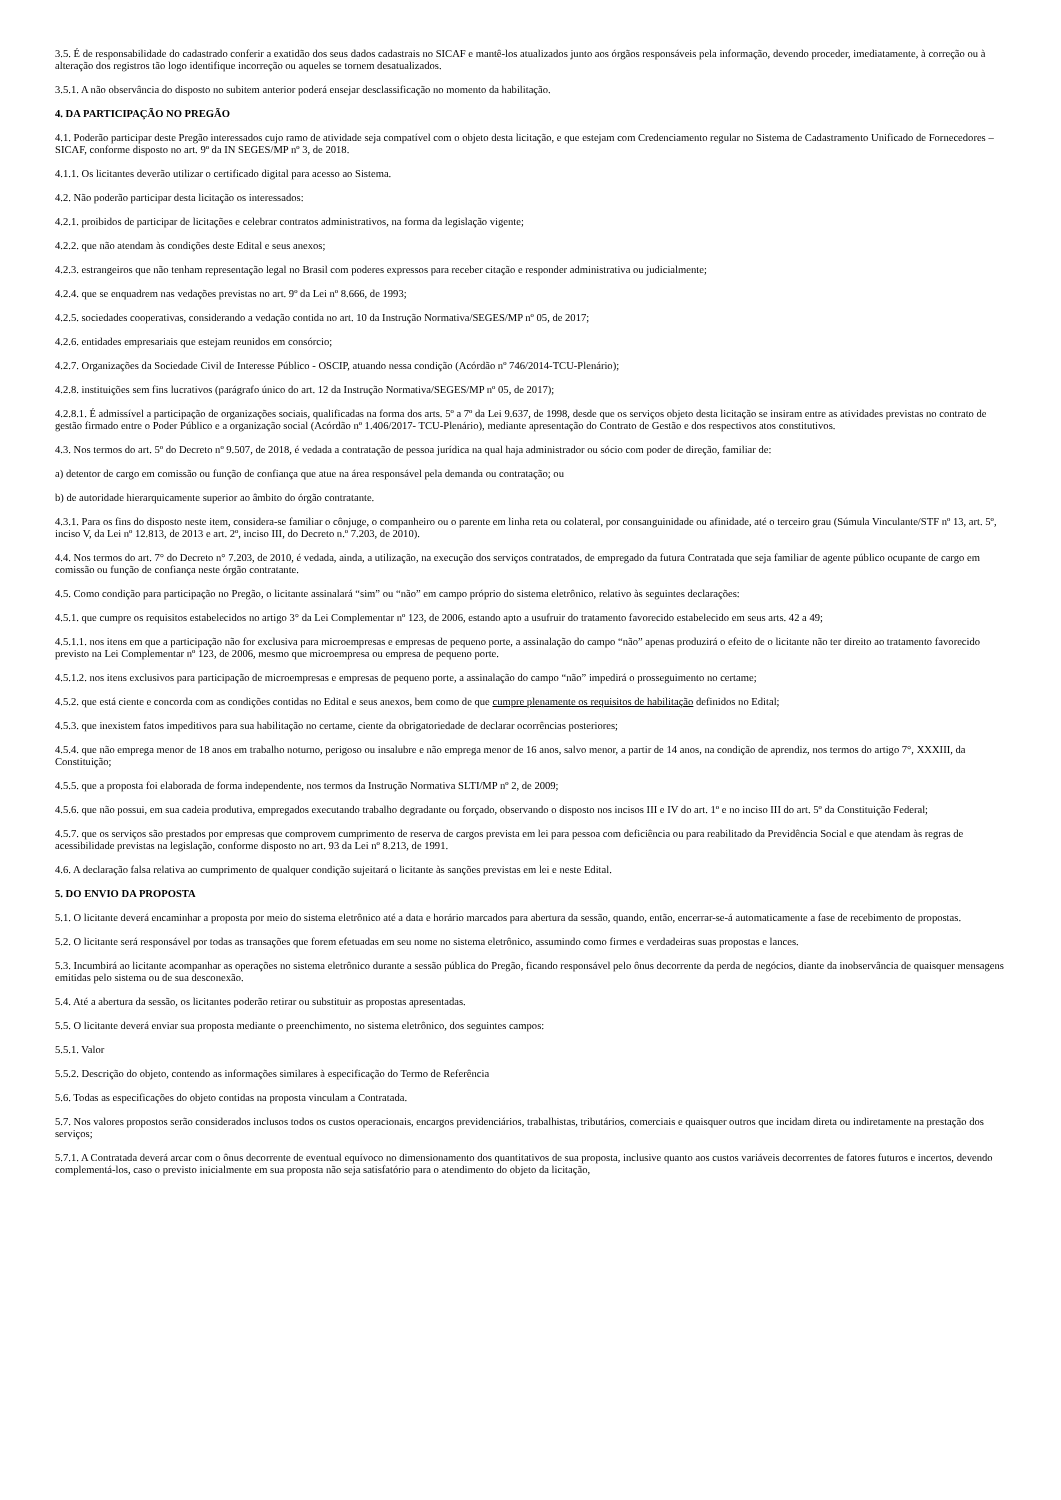3.5. É de responsabilidade do cadastrado conferir a exatidão dos seus dados cadastrais no SICAF e mantê-los atualizados junto aos órgãos responsáveis pela informação, devendo proceder, imediatamente, à correção ou à alteração dos registros tão logo identifique incorreção ou aqueles se tornem desatualizados.
3.5.1. A não observância do disposto no subitem anterior poderá ensejar desclassificação no momento da habilitação.
4. DA PARTICIPAÇÃO NO PREGÃO
4.1. Poderão participar deste Pregão interessados cujo ramo de atividade seja compatível com o objeto desta licitação, e que estejam com Credenciamento regular no Sistema de Cadastramento Unificado de Fornecedores – SICAF, conforme disposto no art. 9º da IN SEGES/MP nº 3, de 2018.
4.1.1. Os licitantes deverão utilizar o certificado digital para acesso ao Sistema.
4.2. Não poderão participar desta licitação os interessados:
4.2.1. proibidos de participar de licitações e celebrar contratos administrativos, na forma da legislação vigente;
4.2.2. que não atendam às condições deste Edital e seus anexos;
4.2.3. estrangeiros que não tenham representação legal no Brasil com poderes expressos para receber citação e responder administrativa ou judicialmente;
4.2.4. que se enquadrem nas vedações previstas no art. 9º da Lei nº 8.666, de 1993;
4.2.5. sociedades cooperativas, considerando a vedação contida no art. 10 da Instrução Normativa/SEGES/MP nº 05, de 2017;
4.2.6. entidades empresariais que estejam reunidos em consórcio;
4.2.7. Organizações da Sociedade Civil de Interesse Público - OSCIP, atuando nessa condição (Acórdão nº 746/2014-TCU-Plenário);
4.2.8. instituições sem fins lucrativos (parágrafo único do art. 12 da Instrução Normativa/SEGES/MP nº 05, de 2017);
4.2.8.1. É admissível a participação de organizações sociais, qualificadas na forma dos arts. 5º a 7º da Lei 9.637, de 1998, desde que os serviços objeto desta licitação se insiram entre as atividades previstas no contrato de gestão firmado entre o Poder Público e a organização social (Acórdão nº 1.406/2017- TCU-Plenário), mediante apresentação do Contrato de Gestão e dos respectivos atos constitutivos.
4.3. Nos termos do art. 5º do Decreto nº 9.507, de 2018, é vedada a contratação de pessoa jurídica na qual haja administrador ou sócio com poder de direção, familiar de:
a) detentor de cargo em comissão ou função de confiança que atue na área responsável pela demanda ou contratação; ou
b) de autoridade hierarquicamente superior ao âmbito do órgão contratante.
4.3.1. Para os fins do disposto neste item, considera-se familiar o cônjuge, o companheiro ou o parente em linha reta ou colateral, por consanguinidade ou afinidade, até o terceiro grau (Súmula Vinculante/STF nº 13, art. 5º, inciso V, da Lei nº 12.813, de 2013 e art. 2º, inciso III, do Decreto n.º 7.203, de 2010).
4.4. Nos termos do art. 7° do Decreto n° 7.203, de 2010, é vedada, ainda, a utilização, na execução dos serviços contratados, de empregado da futura Contratada que seja familiar de agente público ocupante de cargo em comissão ou função de confiança neste órgão contratante.
4.5. Como condição para participação no Pregão, o licitante assinalará “sim” ou “não” em campo próprio do sistema eletrônico, relativo às seguintes declarações:
4.5.1. que cumpre os requisitos estabelecidos no artigo 3° da Lei Complementar nº 123, de 2006, estando apto a usufruir do tratamento favorecido estabelecido em seus arts. 42 a 49;
4.5.1.1. nos itens em que a participação não for exclusiva para microempresas e empresas de pequeno porte, a assinalação do campo “não” apenas produzirá o efeito de o licitante não ter direito ao tratamento favorecido previsto na Lei Complementar nº 123, de 2006, mesmo que microempresa ou empresa de pequeno porte.
4.5.1.2. nos itens exclusivos para participação de microempresas e empresas de pequeno porte, a assinalação do campo “não” impedirá o prosseguimento no certame;
4.5.2. que está ciente e concorda com as condições contidas no Edital e seus anexos, bem como de que cumpre plenamente os requisitos de habilitação definidos no Edital;
4.5.3. que inexistem fatos impeditivos para sua habilitação no certame, ciente da obrigatoriedade de declarar ocorrências posteriores;
4.5.4. que não emprega menor de 18 anos em trabalho noturno, perigoso ou insalubre e não emprega menor de 16 anos, salvo menor, a partir de 14 anos, na condição de aprendiz, nos termos do artigo 7°, XXXIII, da Constituição;
4.5.5. que a proposta foi elaborada de forma independente, nos termos da Instrução Normativa SLTI/MP nº 2, de 2009;
4.5.6. que não possui, em sua cadeia produtiva, empregados executando trabalho degradante ou forçado, observando o disposto nos incisos III e IV do art. 1º e no inciso III do art. 5º da Constituição Federal;
4.5.7. que os serviços são prestados por empresas que comprovem cumprimento de reserva de cargos prevista em lei para pessoa com deficiência ou para reabilitado da Previdência Social e que atendam às regras de acessibilidade previstas na legislação, conforme disposto no art. 93 da Lei nº 8.213, de 1991.
4.6. A declaração falsa relativa ao cumprimento de qualquer condição sujeitará o licitante às sanções previstas em lei e neste Edital.
5. DO ENVIO DA PROPOSTA
5.1. O licitante deverá encaminhar a proposta por meio do sistema eletrônico até a data e horário marcados para abertura da sessão, quando, então, encerrar-se-á automaticamente a fase de recebimento de propostas.
5.2. O licitante será responsável por todas as transações que forem efetuadas em seu nome no sistema eletrônico, assumindo como firmes e verdadeiras suas propostas e lances.
5.3. Incumbirá ao licitante acompanhar as operações no sistema eletrônico durante a sessão pública do Pregão, ficando responsável pelo ônus decorrente da perda de negócios, diante da inobservância de quaisquer mensagens emitidas pelo sistema ou de sua desconexão.
5.4. Até a abertura da sessão, os licitantes poderão retirar ou substituir as propostas apresentadas.
5.5. O licitante deverá enviar sua proposta mediante o preenchimento, no sistema eletrônico, dos seguintes campos:
5.5.1. Valor
5.5.2. Descrição do objeto, contendo as informações similares à especificação do Termo de Referência
5.6. Todas as especificações do objeto contidas na proposta vinculam a Contratada.
5.7. Nos valores propostos serão considerados inclusos todos os custos operacionais, encargos previdenciários, trabalhistas, tributários, comerciais e quaisquer outros que incidam direta ou indiretamente na prestação dos serviços;
5.7.1. A Contratada deverá arcar com o ônus decorrente de eventual equívoco no dimensionamento dos quantitativos de sua proposta, inclusive quanto aos custos variáveis decorrentes de fatores futuros e incertos, devendo complementá-los, caso o previsto inicialmente em sua proposta não seja satisfatório para o atendimento do objeto da licitação,